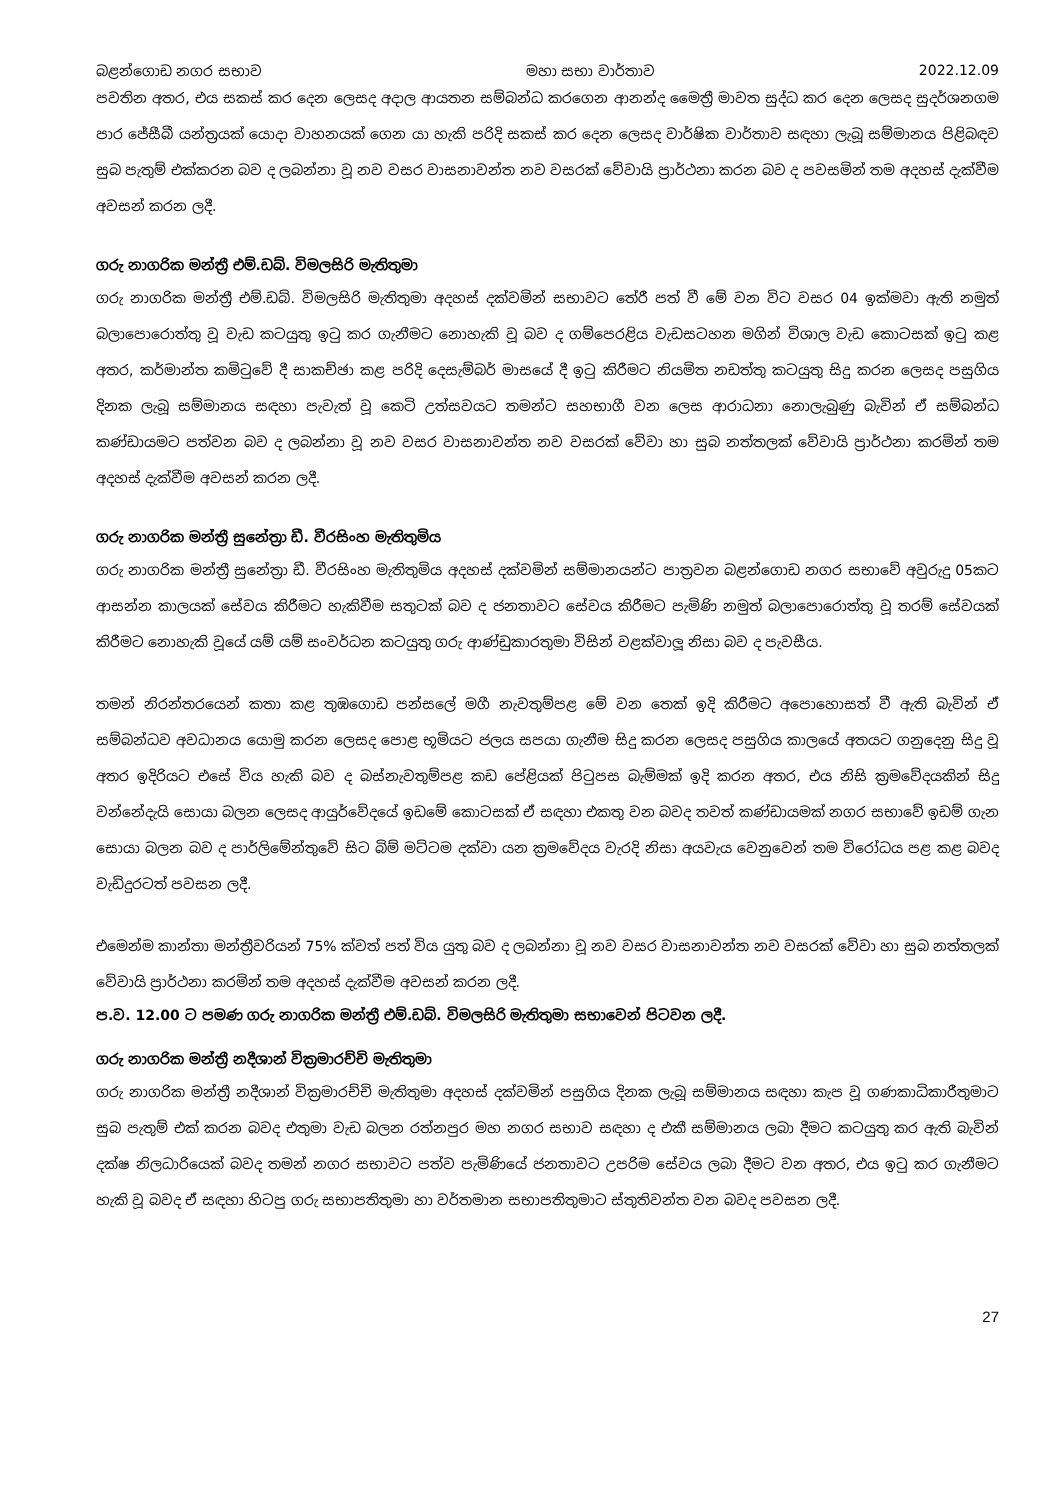බළන්ගොඩ නගර සභාව මහා සභා වාර්තාව 2022.12.09
පවතින අතර, එය සකස් කර දෙන ලෙසද අදාල ආයතන සම්බන්ධ කරගෙන ආනන්ද මෛත්‍රී මාවත සුද්ධ කර දෙන ලෙසද සුදර්ශනගම පාර ජේසීබී යන්ත්‍රයක් යොදා වාහනයක් ගෙන යා හැකි පරිදි සකස් කර දෙන ලෙසද වාර්ෂික වාර්තාව සඳහා ලැබූ සම්මානය පිළිබඳව සුබ පැතුම් එක්කරන බව ද ලබන්නා වූ නව වසර වාසනාවන්ත නව වසරක් වේවායි ප්‍රාර්ථනා කරන බව ද පවසමින් තම අදහස් දැක්වීම අවසන් කරන ලදී.
ගරු නාගරික මන්ත්‍රී එම්.ඩබ්. විමලසිරි මැතිතුමා
ගරු නාගරික මන්ත්‍රී එම්.ඩබ්. විමලසිරි මැතිතුමා අදහස් දක්වමින් සභාවට තේරී පත් වී මේ වන විට වසර 04 ඉක්මවා ඇති නමුත් බලාපොරොත්තු වූ වැඩ කටයුතු ඉටු කර ගැනීමට නොහැකි වූ බව ද ගම්පෙරළිය වැඩසටහන මගින් විශාල වැඩ කොටසක් ඉටු කළ අතර, කර්මාන්ත කමිටුවේ දී සාකච්ඡා කළ පරිදි දෙසැම්බර් මාසයේ දී ඉටු කිරීමට නියමිත නඩත්තු කටයුතු සිදු කරන ලෙසද පසුගිය දිනක ලැබූ සම්මානය සඳහා පැවැත් වූ කෙටි උත්සවයට තමන්ට සහභාගී වන ලෙස ආරාධනා නොලැබුණු බැවින් ඒ සම්බන්ධ කණ්ඩායමට පත්වන බව ද ලබන්නා වූ නව වසර වාසනාවන්ත නව වසරක් වේවා හා සුබ නත්තලක් වේවායි ප්‍රාර්ථනා කරමින් තම අදහස් දැක්වීම අවසන් කරන ලදී.
ගරු නාගරික මන්ත්‍රී සුනේත්‍රා ඩී. වීරසිංහ මැතිතුමිය
ගරු නාගරික මන්ත්‍රී සුනේත්‍රා ඩී. වීරසිංහ මැතිතුමිය අදහස් දක්වමින් සම්මානයන්ට පාත්‍රවන බළන්ගොඩ නගර සභාවේ අවුරුදු 05කට ආසන්න කාලයක් සේවය කිරීමට හැකිවීම සතුටක් බව ද ජනතාවට සේවය කිරීමට පැමිණි නමුත් බලාපොරොත්තු වූ තරම් සේවයක් කිරීමට නොහැකි වූයේ යම් යම් සංවර්ධන කටයුතු ගරු ආණ්ඩුකාරතුමා විසින් වළක්වාලූ නිසා බව ද පැවසීය.
තමන් නිරන්තරයෙන් කතා කළ තුඹගොඩ පන්සලේ මගී නැවතුම්පළ මේ වන තෙක් ඉදි කිරීමට අපොහොසත් වී ඇති බැවින් ඒ සම්බන්ධව අවධානය යොමු කරන ලෙසද පොළ භූමියට ජලය සපයා ගැනීම සිදු කරන ලෙසද පසුගිය කාලයේ අතයට ගනුදෙනු සිදු වූ අතර ඉදිරියට එසේ විය හැකි බව ද බස්නැවතුම්පළ කඩ පේළියක් පිටුපස බැම්මක් ඉදි කරන අතර, එය නිසි ක්‍රමවේදයකින් සිදු වන්නේදැයි සොයා බලන ලෙසද ආයුර්වේදයේ ඉඩමේ කොටසක් ඒ සඳහා එකතු වන බවද තවත් කණ්ඩායමක් නගර සභාවේ ඉඩම් ගැන සොයා බලන බව ද පාර්ලිමේන්තුවේ සිට බිම් මට්ටම දක්වා යන ක්‍රමවේදය වැරදි නිසා අයවැය වෙනුවෙන් තම විරෝධය පළ කළ බවද වැඩිදුරටත් පවසන ලදී.
එමෙන්ම කාන්තා මන්ත්‍රීවරියන් 75% ක්වත් පත් විය යුතු බව ද ලබන්නා වූ නව වසර වාසනාවන්ත නව වසරක් වේවා හා සුබ නත්තලක් වේවායි ප්‍රාර්ථනා කරමින් තම අදහස් දැක්වීම අවසන් කරන ලදී.
ප.ව. 12.00 ට පමණ ගරු නාගරික මන්ත්‍රී එම්.ඩබ්. විමලසිරි මැතිතුමා සභාවෙන් පිටවන ලදී.
ගරු නාගරික මන්ත්‍රී නදීශාන් වික්‍රමාරච්චි මැතිතුමා
ගරු නාගරික මන්ත්‍රී නදීශාන් වික්‍රමාරච්චි මැතිතුමා අදහස් දක්වමින් පසුගිය දිනක ලැබූ සම්මානය සඳහා කැප වූ ගණකාධිකාරීතුමාට සුබ පැතුම් එක් කරන බවද එතුමා වැඩ බලන රත්නපුර මහ නගර සභාව සඳහා ද එකී සම්මානය ලබා දීමට කටයුතු කර ඇති බැවින් දක්ෂ නිලධාරියෙක් බවද තමන් නගර සභාවට පත්ව පැමිණියේ ජනතාවට උපරිම සේවය ලබා දීමට වන අතර, එය ඉටු කර ගැනීමට හැකි වූ බවද ඒ සඳහා හිටපු ගරු සභාපතිතුමා හා වර්තමාන සභාපතිතුමාට ස්තුතිවන්ත වන බවද පවසන ලදී.
27